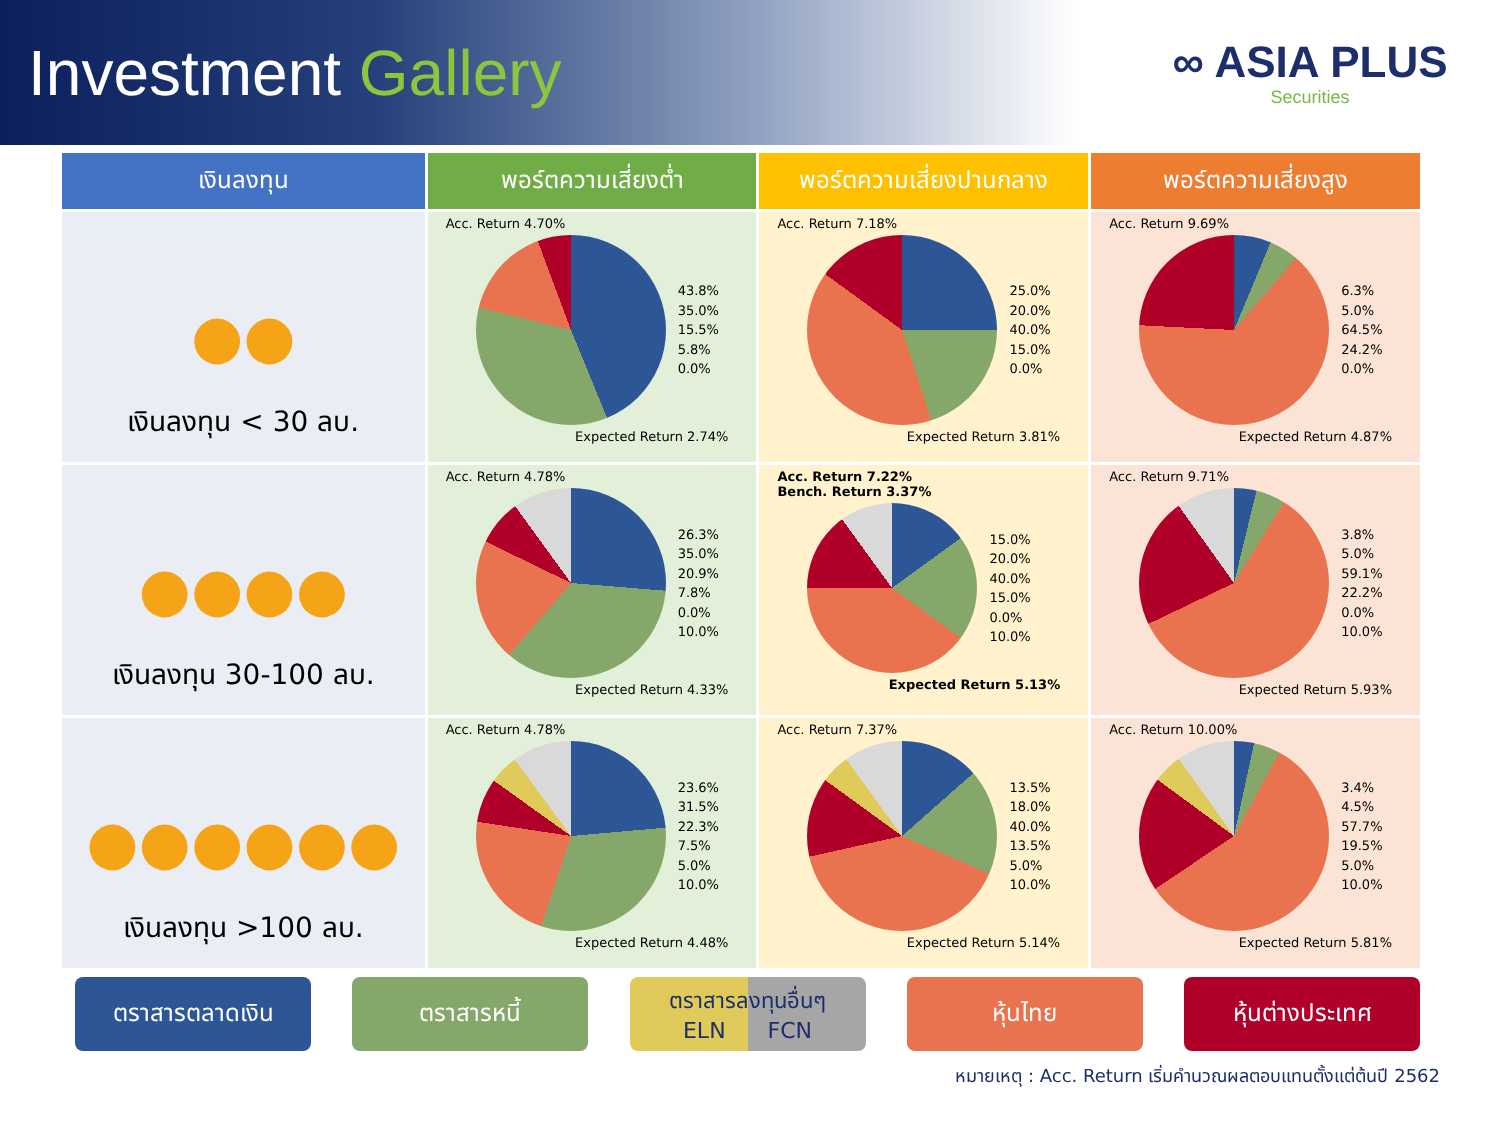Investment Gallery
∞ ASIA PLUS
Securities
| เงินลงทุน | พอร์ตความเสี่ยงต่ำ | พอร์ตความเสี่ยงปานกลาง | พอร์ตความเสี่ยงสูง |
| --- | --- | --- | --- |
| ●● เงินลงทุน < 30 ลบ. | Acc. Return 4.70% 43.8% 35.0% 15.5% 5.8% 0.0% Expected Return 2.74% | Acc. Return 7.18% 25.0% 20.0% 40.0% 15.0% 0.0% Expected Return 3.81% | Acc. Return 9.69% 6.3% 5.0% 64.5% 24.2% 0.0% Expected Return 4.87% |
| ●●●● เงินลงทุน 30-100 ลบ. | Acc. Return 4.78% 26.3% 35.0% 20.9% 7.8% 0.0% 10.0% Expected Return 4.33% | Acc. Return 7.22% Bench. Return 3.37% 15.0% 20.0% 40.0% 15.0% 0.0% 10.0% Expected Return 5.13% | Acc. Return 9.71% 3.8% 5.0% 59.1% 22.2% 0.0% 10.0% Expected Return 5.93% |
| ●●●●●● เงินลงทุน >100 ลบ. | Acc. Return 4.78% 23.6% 31.5% 22.3% 7.5% 5.0% 10.0% Expected Return 4.48% | Acc. Return 7.37% 13.5% 18.0% 40.0% 13.5% 5.0% 10.0% Expected Return 5.14% | Acc. Return 10.00% 3.4% 4.5% 57.7% 19.5% 5.0% 10.0% Expected Return 5.81% |
ตราสารตลาดเงิน ตราสารหนี้ ตราสารลงทุนอื่นๆ
ELN FCN
หุ้นไทย หุ้นต่างประเทศ
หมายเหตุ : Acc. Return เริ่มคำนวณผลตอบแทนตั้งแต่ต้นปี 2562